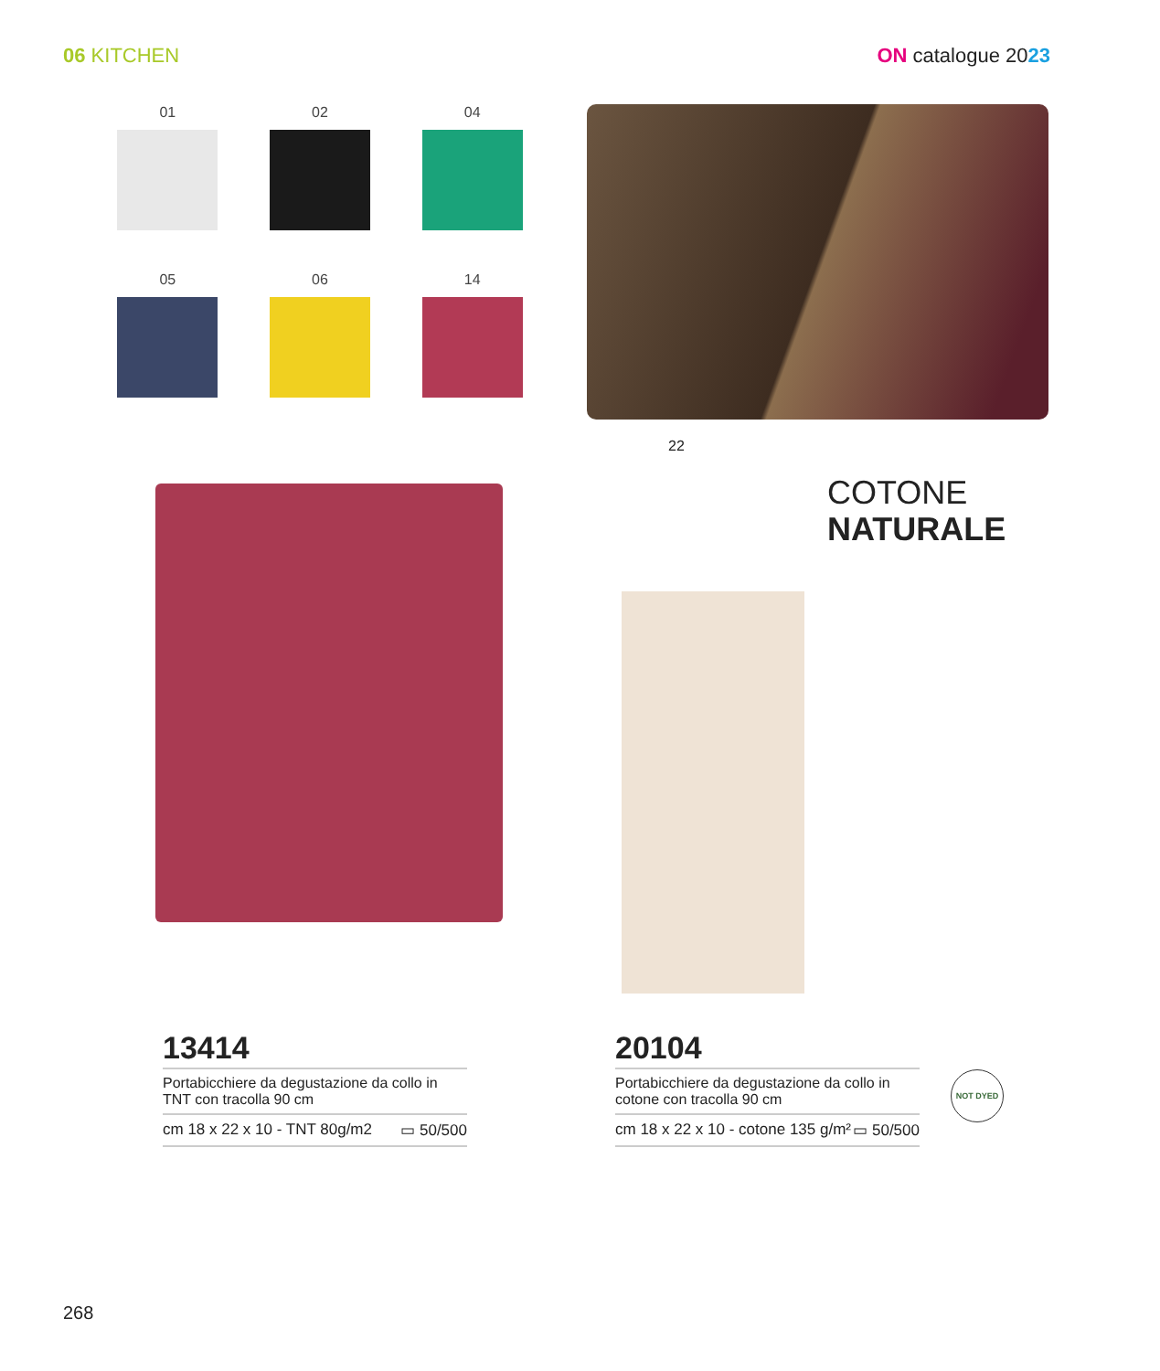06 KITCHEN ON catalogue 2023
01
02
04
05
06
14
22
COTONE
NATURALE
13414
Portabicchiere da degustazione da collo in TNT con tracolla 90 cm
cm 18 x 22 x 10 - TNT 80g/m2 ▭ 50/500
20104
Portabicchiere da degustazione da collo in cotone con tracolla 90 cm
cm 18 x 22 x 10 - cotone 135 g/m² ▭ 50/500
NOT DYED
268